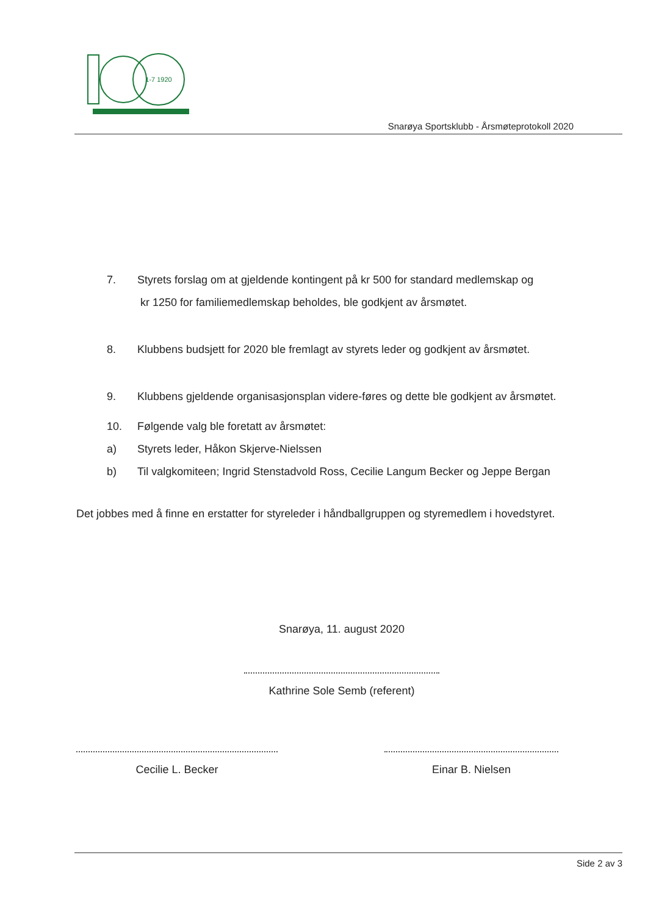1-7 1920
Snarøya Sportsklubb - Årsmøteprotokoll 2020
7. Styrets forslag om at gjeldende kontingent på kr 500 for standard medlemskap og
kr 1250 for familiemedlemskap beholdes, ble godkjent av årsmøtet.
8. Klubbens budsjett for 2020 ble fremlagt av styrets leder og godkjent av årsmøtet.
9. Klubbens gjeldende organisasjonsplan videre-føres og dette ble godkjent av årsmøtet.
10. Følgende valg ble foretatt av årsmøtet:
a) Styrets leder, Håkon Skjerve-Nielssen
b) Til valgkomiteen; Ingrid Stenstadvold Ross, Cecilie Langum Becker og Jeppe Bergan
Det jobbes med å finne en erstatter for styreleder i håndballgruppen og styremedlem i hovedstyret.
Snarøya, 11. august 2020
Kathrine Sole Semb (referent)
Cecilie L. Becker Einar B. Nielsen
Side 2 av 3